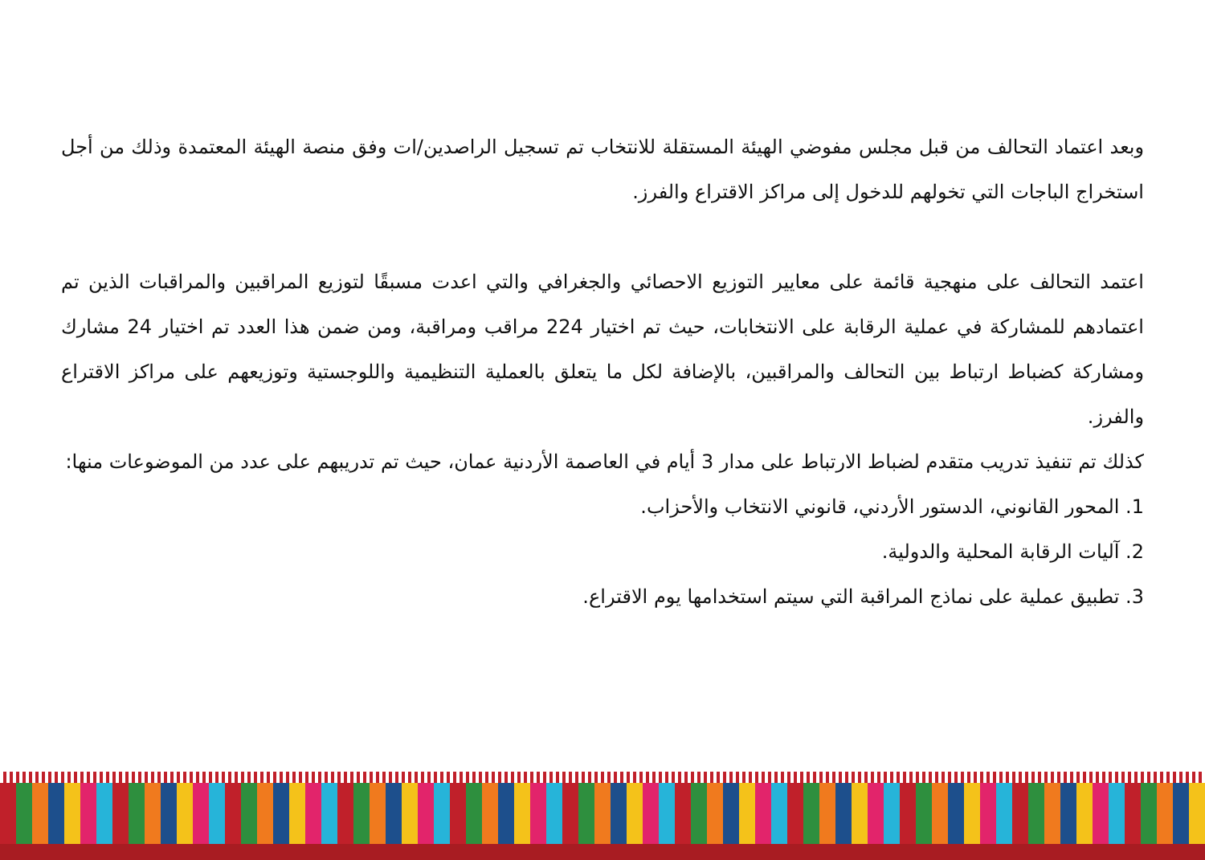وبعد اعتماد التحالف من قبل مجلس مفوضي الهيئة المستقلة للانتخاب تم تسجيل الراصدين/ات وفق منصة الهيئة المعتمدة وذلك من أجل استخراج الباجات التي تخولهم للدخول إلى مراكز الاقتراع والفرز.
اعتمد التحالف على منهجية قائمة على معايير التوزيع الاحصائي والجغرافي والتي اعدت مسبقًا لتوزيع المراقبين والمراقبات الذين تم اعتمادهم للمشاركة في عملية الرقابة على الانتخابات، حيث تم اختيار 224 مراقب ومراقبة، ومن ضمن هذا العدد تم اختيار 24 مشارك ومشاركة كضباط ارتباط بين التحالف والمراقبين، بالإضافة لكل ما يتعلق بالعملية التنظيمية واللوجستية وتوزيعهم على مراكز الاقتراع والفرز.
كذلك تم تنفيذ تدريب متقدم لضباط الارتباط على مدار 3 أيام في العاصمة الأردنية عمان، حيث تم تدريبهم على عدد من الموضوعات منها:
1. المحور القانوني، الدستور الأردني، قانوني الانتخاب والأحزاب.
2. آليات الرقابة المحلية والدولية.
3. تطبيق عملية على نماذج المراقبة التي سيتم استخدامها يوم الاقتراع.